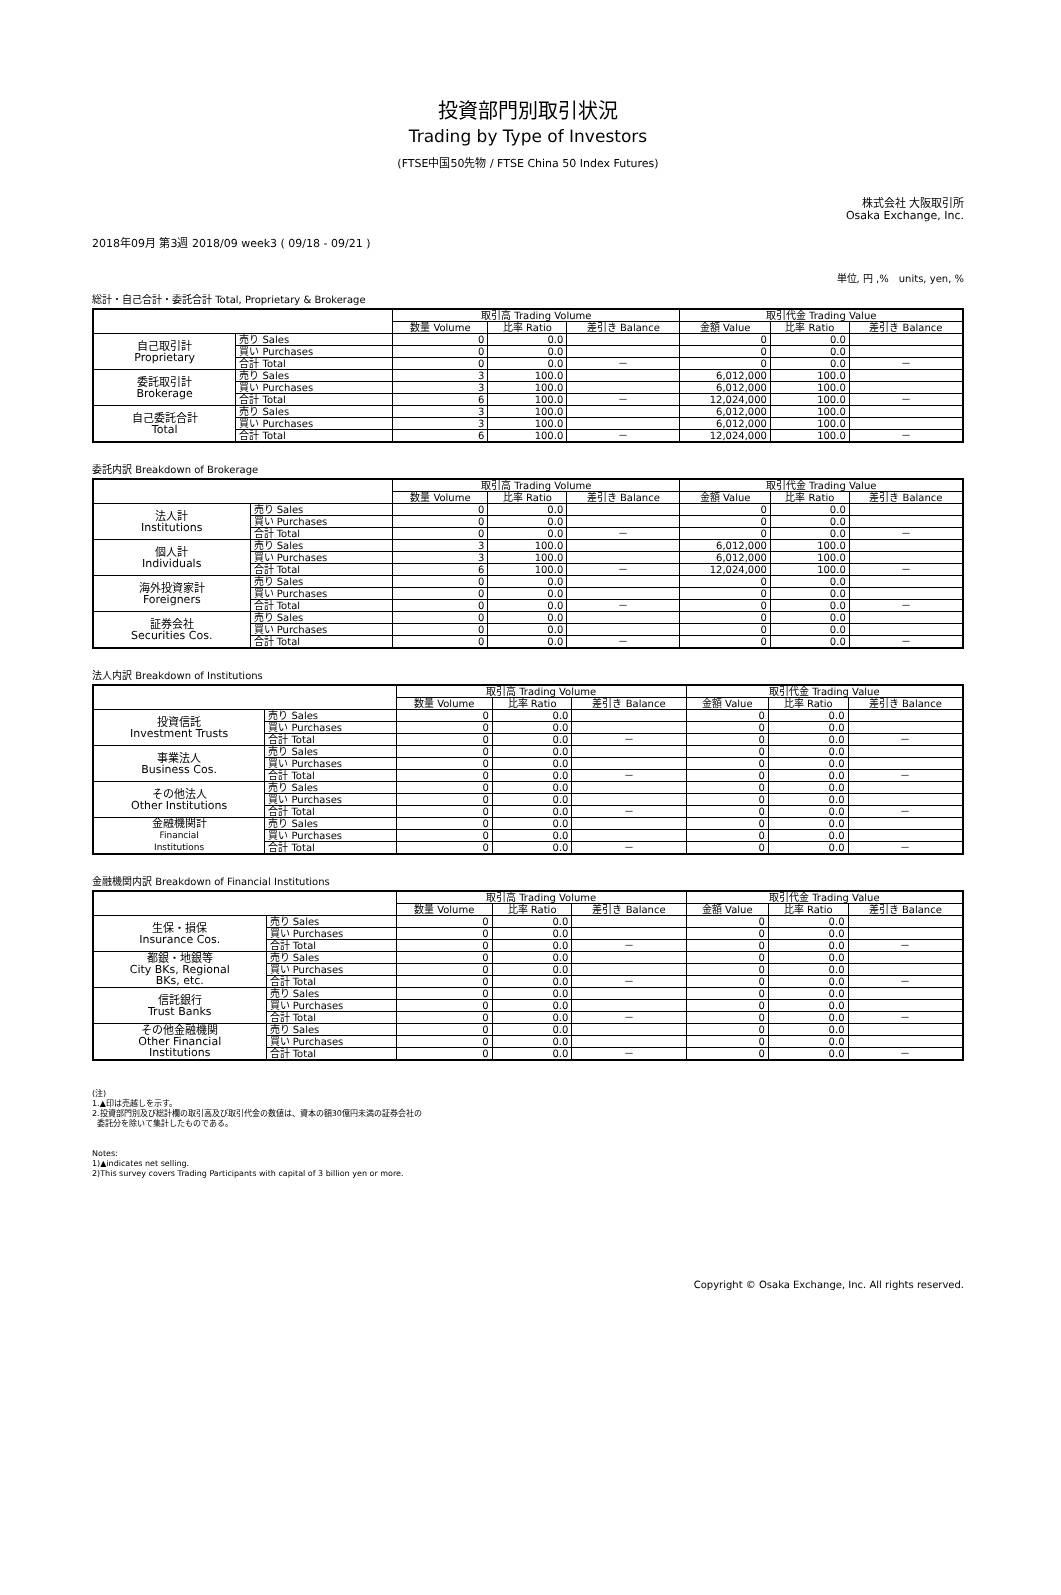投資部門別取引状況
Trading by Type of Investors
(FTSE中国50先物 / FTSE China 50 Index Futures)
株式会社 大阪取引所
Osaka Exchange, Inc.
2018年09月 第3週 2018/09 week3 ( 09/18 - 09/21 )
単位, 円 ,%　units, yen, %
総計・自己合計・委託合計 Total, Proprietary & Brokerage
| | | 取引高 Trading Volume | | | 取引代金 Trading Value | | |
| --- | --- | --- | --- | --- | --- | --- | --- |
| | | 数量 Volume | 比率 Ratio | 差引き Balance | 金額 Value | 比率 Ratio | 差引き Balance |
| 自己取引計 Proprietary | 売り Sales | 0 | 0.0 | | 0 | 0.0 | |
| | 買い Purchases | 0 | 0.0 | | 0 | 0.0 | |
| | 合計 Total | 0 | 0.0 | － | 0 | 0.0 | － |
| 委託取引計 Brokerage | 売り Sales | 3 | 100.0 | | 6,012,000 | 100.0 | |
| | 買い Purchases | 3 | 100.0 | | 6,012,000 | 100.0 | |
| | 合計 Total | 6 | 100.0 | － | 12,024,000 | 100.0 | － |
| 自己委託合計 Total | 売り Sales | 3 | 100.0 | | 6,012,000 | 100.0 | |
| | 買い Purchases | 3 | 100.0 | | 6,012,000 | 100.0 | |
| | 合計 Total | 6 | 100.0 | － | 12,024,000 | 100.0 | － |
委託内訳 Breakdown of Brokerage
| | | 取引高 Trading Volume | | | 取引代金 Trading Value | | |
| --- | --- | --- | --- | --- | --- | --- | --- |
| | | 数量 Volume | 比率 Ratio | 差引き Balance | 金額 Value | 比率 Ratio | 差引き Balance |
| 法人計 Institutions | 売り Sales | 0 | 0.0 | | 0 | 0.0 | |
| | 買い Purchases | 0 | 0.0 | | 0 | 0.0 | |
| | 合計 Total | 0 | 0.0 | － | 0 | 0.0 | － |
| 個人計 Individuals | 売り Sales | 3 | 100.0 | | 6,012,000 | 100.0 | |
| | 買い Purchases | 3 | 100.0 | | 6,012,000 | 100.0 | |
| | 合計 Total | 6 | 100.0 | － | 12,024,000 | 100.0 | － |
| 海外投資家計 Foreigners | 売り Sales | 0 | 0.0 | | 0 | 0.0 | |
| | 買い Purchases | 0 | 0.0 | | 0 | 0.0 | |
| | 合計 Total | 0 | 0.0 | － | 0 | 0.0 | － |
| 証券会社 Securities Cos. | 売り Sales | 0 | 0.0 | | 0 | 0.0 | |
| | 買い Purchases | 0 | 0.0 | | 0 | 0.0 | |
| | 合計 Total | 0 | 0.0 | － | 0 | 0.0 | － |
法人内訳 Breakdown of Institutions
| | | 取引高 Trading Volume | | | 取引代金 Trading Value | | |
| --- | --- | --- | --- | --- | --- | --- | --- |
| | | 数量 Volume | 比率 Ratio | 差引き Balance | 金額 Value | 比率 Ratio | 差引き Balance |
| 投資信託 Investment Trusts | 売り Sales | 0 | 0.0 | | 0 | 0.0 | |
| | 買い Purchases | 0 | 0.0 | | 0 | 0.0 | |
| | 合計 Total | 0 | 0.0 | － | 0 | 0.0 | － |
| 事業法人 Business Cos. | 売り Sales | 0 | 0.0 | | 0 | 0.0 | |
| | 買い Purchases | 0 | 0.0 | | 0 | 0.0 | |
| | 合計 Total | 0 | 0.0 | － | 0 | 0.0 | － |
| その他法人 Other Institutions | 売り Sales | 0 | 0.0 | | 0 | 0.0 | |
| | 買い Purchases | 0 | 0.0 | | 0 | 0.0 | |
| | 合計 Total | 0 | 0.0 | － | 0 | 0.0 | － |
| 金融機関計 Financial Institutions | 売り Sales | 0 | 0.0 | | 0 | 0.0 | |
| | 買い Purchases | 0 | 0.0 | | 0 | 0.0 | |
| | 合計 Total | 0 | 0.0 | － | 0 | 0.0 | － |
金融機関内訳 Breakdown of Financial Institutions
| | | 取引高 Trading Volume | | | 取引代金 Trading Value | | |
| --- | --- | --- | --- | --- | --- | --- | --- |
| | | 数量 Volume | 比率 Ratio | 差引き Balance | 金額 Value | 比率 Ratio | 差引き Balance |
| 生保・損保 Insurance Cos. | 売り Sales | 0 | 0.0 | | 0 | 0.0 | |
| | 買い Purchases | 0 | 0.0 | | 0 | 0.0 | |
| | 合計 Total | 0 | 0.0 | － | 0 | 0.0 | － |
| 都銀・地銀等 City BKs, Regional BKs, etc. | 売り Sales | 0 | 0.0 | | 0 | 0.0 | |
| | 買い Purchases | 0 | 0.0 | | 0 | 0.0 | |
| | 合計 Total | 0 | 0.0 | － | 0 | 0.0 | － |
| 信託銀行 Trust Banks | 売り Sales | 0 | 0.0 | | 0 | 0.0 | |
| | 買い Purchases | 0 | 0.0 | | 0 | 0.0 | |
| | 合計 Total | 0 | 0.0 | － | 0 | 0.0 | － |
| その他金融機関 Other Financial Institutions | 売り Sales | 0 | 0.0 | | 0 | 0.0 | |
| | 買い Purchases | 0 | 0.0 | | 0 | 0.0 | |
| | 合計 Total | 0 | 0.0 | － | 0 | 0.0 | － |
(注)
1.▲印は売越しを示す。
2.投資部門別及び総計欄の取引高及び取引代金の数値は、資本の額30億円未満の証券会社の
委託分を除いて集計したものである。
Notes:
1)▲indicates net selling.
2)This survey covers Trading Participants with capital of 3 billion yen or more.
Copyright © Osaka Exchange, Inc. All rights reserved.